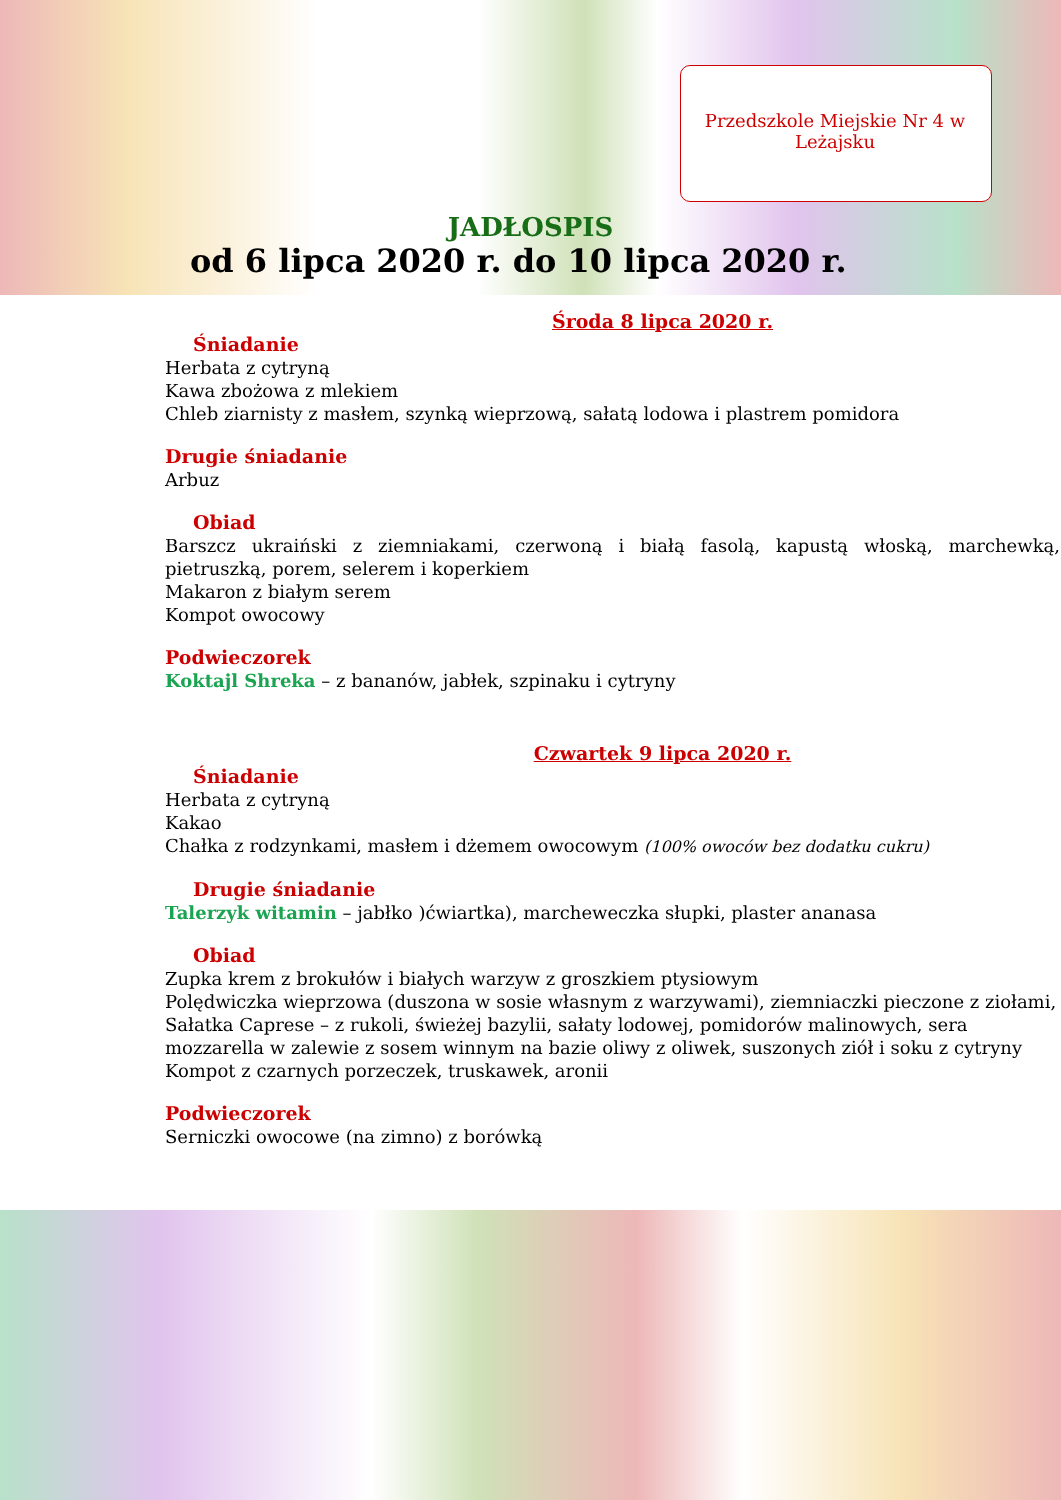Przedszkole Miejskie Nr 4 w Leżajsku
JADŁOSPIS
od 6 lipca 2020 r. do 10 lipca 2020 r.
Środa 8 lipca 2020 r.
Śniadanie
Herbata z cytryną
Kawa zbożowa z mlekiem
Chleb ziarnisty z masłem, szynką wieprzową, sałatą lodowa i plastrem pomidora
Drugie śniadanie
Arbuz
Obiad
Barszcz ukraiński z ziemniakami, czerwoną i białą fasolą, kapustą włoską, marchewką, pietruszką, porem, selerem i koperkiem
Makaron z białym serem
Kompot owocowy
Podwieczorek
Koktajl Shreka – z bananów, jabłek, szpinaku i cytryny
Czwartek 9 lipca 2020 r.
Śniadanie
Herbata z cytryną
Kakao
Chałka z rodzynkami, masłem i dżemem owocowym (100% owoców bez dodatku cukru)
Drugie śniadanie
Talerzyk witamin – jabłko )ćwiartka), marcheweczka słupki, plaster ananasa
Obiad
Zupka krem z brokułów i białych warzyw z groszkiem ptysiowym
Polędwiczka wieprzowa (duszona w sosie własnym z warzywami), ziemniaczki pieczone z ziołami,
Sałatka Caprese – z rukoli, świeżej bazylii, sałaty lodowej, pomidorów malinowych, sera mozzarella w zalewie z sosem winnym na bazie oliwy z oliwek, suszonych ziół i soku z cytryny
Kompot z czarnych porzeczek, truskawek, aronii
Podwieczorek
Serniczki owocowe (na zimno) z borówką